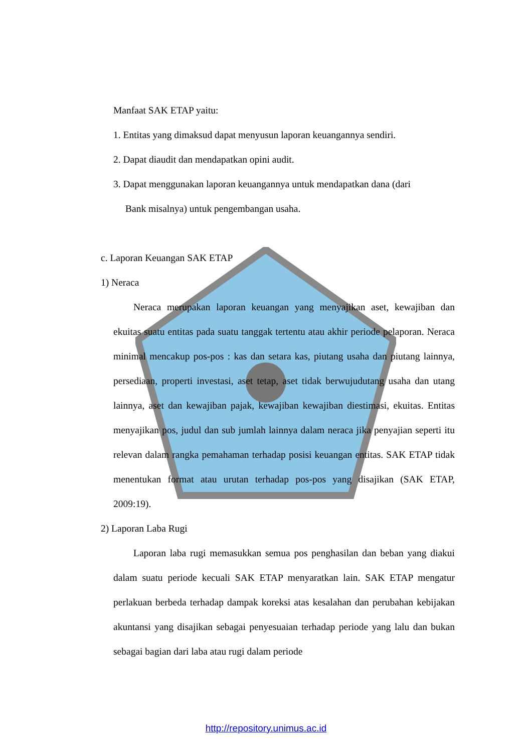Manfaat SAK ETAP yaitu:
1. Entitas yang dimaksud dapat menyusun laporan keuangannya sendiri.
2. Dapat diaudit dan mendapatkan opini audit.
3. Dapat menggunakan laporan keuangannya untuk mendapatkan dana (dari
Bank misalnya) untuk pengembangan usaha.
c. Laporan Keuangan SAK ETAP
1) Neraca
Neraca merupakan laporan keuangan yang menyajikan aset, kewajiban dan ekuitas suatu entitas pada suatu tanggak tertentu atau akhir periode pelaporan. Neraca minimal mencakup pos-pos : kas dan setara kas, piutang usaha dan piutang lainnya, persediaan, properti investasi, aset tetap, aset tidak berwujudutang usaha dan utang lainnya, aset dan kewajiban pajak, kewajiban kewajiban diestimasi, ekuitas. Entitas menyajikan pos, judul dan sub jumlah lainnya dalam neraca jika penyajian seperti itu relevan dalam rangka pemahaman terhadap posisi keuangan entitas. SAK ETAP tidak menentukan format atau urutan terhadap pos-pos yang disajikan (SAK ETAP, 2009:19).
2) Laporan Laba Rugi
Laporan laba rugi memasukkan semua pos penghasilan dan beban yang diakui dalam suatu periode kecuali SAK ETAP menyaratkan lain. SAK ETAP mengatur perlakuan berbeda terhadap dampak koreksi atas kesalahan dan perubahan kebijakan akuntansi yang disajikan sebagai penyesuaian terhadap periode yang lalu dan bukan sebagai bagian dari laba atau rugi dalam periode
http://repository.unimus.ac.id